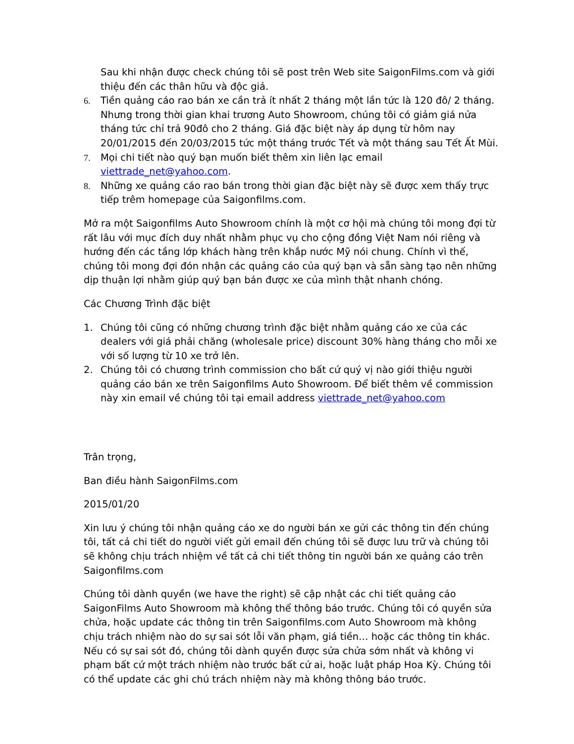Sau khi nhận được check chúng tôi sẽ post trên Web site SaigonFilms.com và giới thiệu đến các thân hữu và độc giả.
6. Tiền quảng cáo rao bán xe cần trả ít nhất 2 tháng một lần tức là 120 đô/ 2 tháng. Nhưng trong thời gian khai trương Auto Showroom, chúng tôi có giảm giá nửa tháng tức chỉ trả 90đô cho 2 tháng. Giá đặc biệt này áp dụng từ hôm nay 20/01/2015 đến 20/03/2015 tức một tháng trước Tết và một tháng sau Tết Ất Mùi.
7. Mọi chi tiết nào quý bạn muốn biết thêm xin liên lạc email viettrade_net@yahoo.com.
8. Những xe quảng cáo rao bán trong thời gian đặc biệt này sẽ được xem thấy trực tiếp trêm homepage của Saigonfilms.com.
Mở ra một Saigonfilms Auto Showroom chính là một cơ hội mà chúng tôi mong đợi từ rất lâu với mục đích duy nhất nhằm phục vụ cho cộng đồng Việt Nam nói riêng và hướng đến các tầng lớp khách hàng trên khắp nước Mỹ nói chung. Chính vì thế, chúng tôi mong đợi đón nhận các quảng cáo của quý bạn và sẵn sàng tạo nên những dịp thuận lợi nhằm giúp quý bạn bán được xe của mình thật nhanh chóng.
Các Chương Trình đặc biệt
1. Chúng tôi cũng có những chương trình đặc biệt nhằm quảng cáo xe của các dealers với giá phải chăng (wholesale price) discount 30% hàng tháng cho mỗi xe với số lượng từ 10 xe trở lên.
2. Chúng tôi có chương trình commission cho bất cứ quý vị nào giới thiệu người quảng cáo bán xe trên Saigonfilms Auto Showroom. Để biết thêm về commission này xin email về chúng tôi tại email address viettrade_net@yahoo.com
Trân trọng,
Ban điều hành SaigonFilms.com
2015/01/20
Xin lưu ý chúng tôi nhận quảng cáo xe do người bán xe gửi các thông tin đến chúng tôi, tất cả chi tiết do người viết gửi email đến chúng tôi sẽ được lưu trữ và chúng tôi sẽ không chịu trách nhiệm về tất cả chi tiết thông tin người bán xe quảng cáo trên Saigonfilms.com
Chúng tôi dành quyền (we have the right) sẽ cập nhật các chi tiết quảng cáo SaigonFilms Auto Showroom mà không thể thông báo trước. Chúng tôi có quyền sửa chửa, hoặc update các thông tin trên Saigonfilms.com Auto Showroom mà không chịu trách nhiệm nào do sự sai sót lỗi văn phạm, giá tiền… hoặc các thông tin khác. Nếu có sự sai sót đó, chúng tôi dành quyền được sửa chửa sớm nhất và không vi phạm bất cứ một trách nhiệm nào trước bất cứ ai, hoặc luật pháp Hoa Kỳ. Chúng tôi có thể update các ghi chú trách nhiệm này mà không thông báo trước.